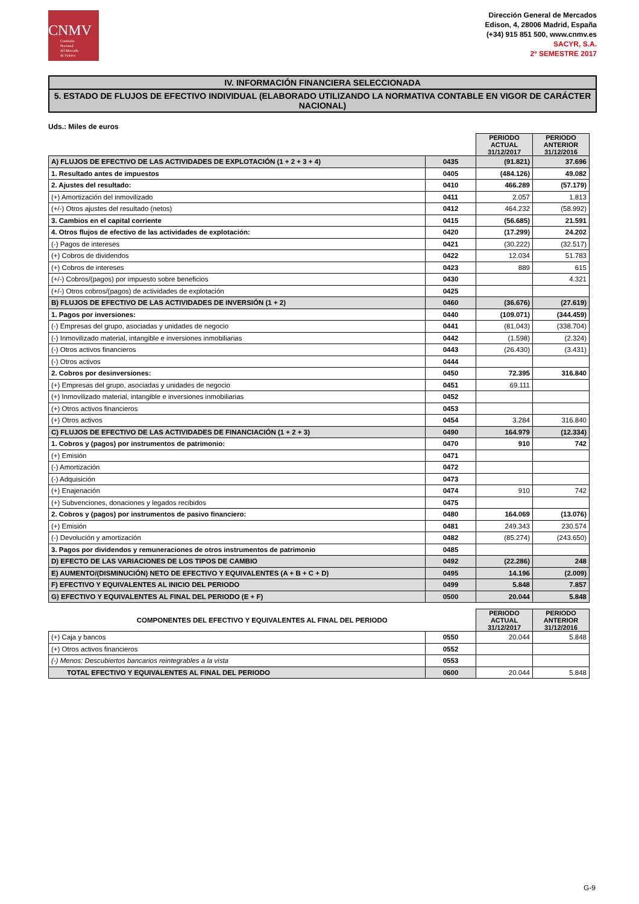CNMV
Comisión
Nacional
del Mercado
de Valores
Dirección General de Mercados
Edison, 4, 28006 Madrid, España
(+34) 915 851 500, www.cnmv.es
SACYR, S.A.
2º SEMESTRE 2017
IV. INFORMACIÓN FINANCIERA SELECCIONADA
5. ESTADO DE FLUJOS DE EFECTIVO INDIVIDUAL (ELABORADO UTILIZANDO LA NORMATIVA CONTABLE EN VIGOR DE CARÁCTER NACIONAL)
Uds.: Miles de euros
| | | PERIODO ACTUAL 31/12/2017 | PERIODO ANTERIOR 31/12/2016 |
| A) FLUJOS DE EFECTIVO DE LAS ACTIVIDADES DE EXPLOTACIÓN (1 + 2 + 3 + 4) | 0435 | (91.821) | 37.696 |
| 1. Resultado antes de impuestos | 0405 | (484.126) | 49.082 |
| 2. Ajustes del resultado: | 0410 | 466.289 | (57.179) |
| (+) Amortización del inmovilizado | 0411 | 2.057 | 1.813 |
| (+/-) Otros ajustes del resultado (netos) | 0412 | 464.232 | (58.992) |
| 3. Cambios en el capital corriente | 0415 | (56.685) | 21.591 |
| 4. Otros flujos de efectivo de las actividades de explotación: | 0420 | (17.299) | 24.202 |
| (-) Pagos de intereses | 0421 | (30.222) | (32.517) |
| (+) Cobros de dividendos | 0422 | 12.034 | 51.783 |
| (+) Cobros de intereses | 0423 | 889 | 615 |
| (+/-) Cobros/(pagos) por impuesto sobre beneficios | 0430 | | 4.321 |
| (+/-) Otros cobros/(pagos) de actividades de explotación | 0425 | | |
| B) FLUJOS DE EFECTIVO DE LAS ACTIVIDADES DE INVERSIÓN (1 + 2) | 0460 | (36.676) | (27.619) |
| 1. Pagos por inversiones: | 0440 | (109.071) | (344.459) |
| (-) Empresas del grupo, asociadas y unidades de negocio | 0441 | (81.043) | (338.704) |
| (-) Inmovilizado material, intangible e inversiones inmobiliarias | 0442 | (1.598) | (2.324) |
| (-) Otros activos financieros | 0443 | (26.430) | (3.431) |
| (-) Otros activos | 0444 | | |
| 2. Cobros por desinversiones: | 0450 | 72.395 | 316.840 |
| (+) Empresas del grupo, asociadas y unidades de negocio | 0451 | 69.111 | |
| (+) Inmovilizado material, intangible e inversiones inmobiliarias | 0452 | | |
| (+) Otros activos financieros | 0453 | | |
| (+) Otros activos | 0454 | 3.284 | 316.840 |
| C) FLUJOS DE EFECTIVO DE LAS ACTIVIDADES DE FINANCIACIÓN (1 + 2 + 3) | 0490 | 164.979 | (12.334) |
| 1. Cobros y (pagos) por instrumentos de patrimonio: | 0470 | 910 | 742 |
| (+) Emisión | 0471 | | |
| (-) Amortización | 0472 | | |
| (-) Adquisición | 0473 | | |
| (+) Enajenación | 0474 | 910 | 742 |
| (+) Subvenciones, donaciones y legados recibidos | 0475 | | |
| 2. Cobros y (pagos) por instrumentos de pasivo financiero: | 0480 | 164.069 | (13.076) |
| (+) Emisión | 0481 | 249.343 | 230.574 |
| (-) Devolución y amortización | 0482 | (85.274) | (243.650) |
| 3. Pagos por dividendos y remuneraciones de otros instrumentos de patrimonio | 0485 | | |
| D) EFECTO DE LAS VARIACIONES DE LOS TIPOS DE CAMBIO | 0492 | (22.286) | 248 |
| E) AUMENTO/(DISMINUCIÓN) NETO DE EFECTIVO Y EQUIVALENTES (A + B + C + D) | 0495 | 14.196 | (2.009) |
| F) EFECTIVO Y EQUIVALENTES AL INICIO DEL PERIODO | 0499 | 5.848 | 7.857 |
| G) EFECTIVO Y EQUIVALENTES AL FINAL DEL PERIODO (E + F) | 0500 | 20.044 | 5.848 |
| COMPONENTES DEL EFECTIVO Y EQUIVALENTES AL FINAL DEL PERIODO | | PERIODO ACTUAL 31/12/2017 | PERIODO ANTERIOR 31/12/2016 |
| (+) Caja y bancos | 0550 | 20.044 | 5.848 |
| (+) Otros activos financieros | 0552 | | |
| (-) Menos: Descubiertos bancarios reintegrables a la vista | 0553 | | |
| TOTAL EFECTIVO Y EQUIVALENTES AL FINAL DEL PERIODO | 0600 | 20.044 | 5.848 |
G-9